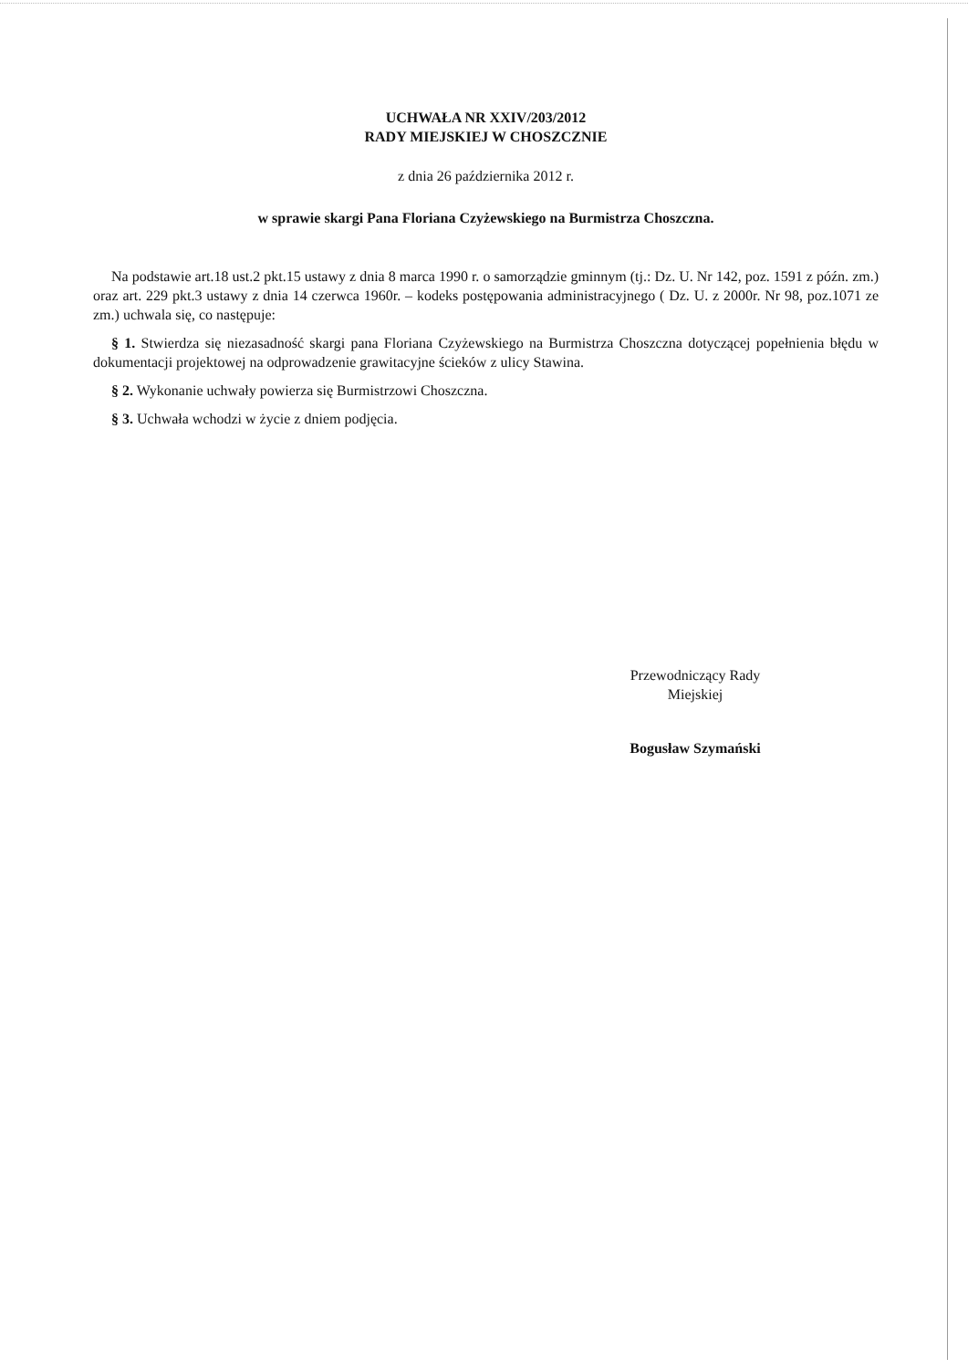UCHWAŁA NR XXIV/203/2012
RADY MIEJSKIEJ W CHOSZCZNIE
z dnia 26 października 2012 r.
w sprawie skargi Pana Floriana Czyżewskiego na Burmistrza Choszczna.
Na podstawie art.18 ust.2 pkt.15 ustawy z dnia 8 marca 1990 r. o samorządzie gminnym (tj.: Dz. U. Nr 142, poz. 1591 z późn. zm.) oraz art. 229 pkt.3 ustawy z dnia 14 czerwca 1960r. – kodeks postępowania administracyjnego ( Dz. U. z 2000r. Nr 98, poz.1071 ze zm.) uchwala się, co następuje:
§ 1. Stwierdza się niezasadność skargi pana Floriana Czyżewskiego na Burmistrza Choszczna dotyczącej popełnienia błędu w dokumentacji projektowej na odprowadzenie grawitacyjne ścieków z ulicy Stawina.
§ 2. Wykonanie uchwały powierza się Burmistrzowi Choszczna.
§ 3. Uchwała wchodzi w życie z dniem podjęcia.
Przewodniczący Rady
Miejskiej
Bogusław Szymański